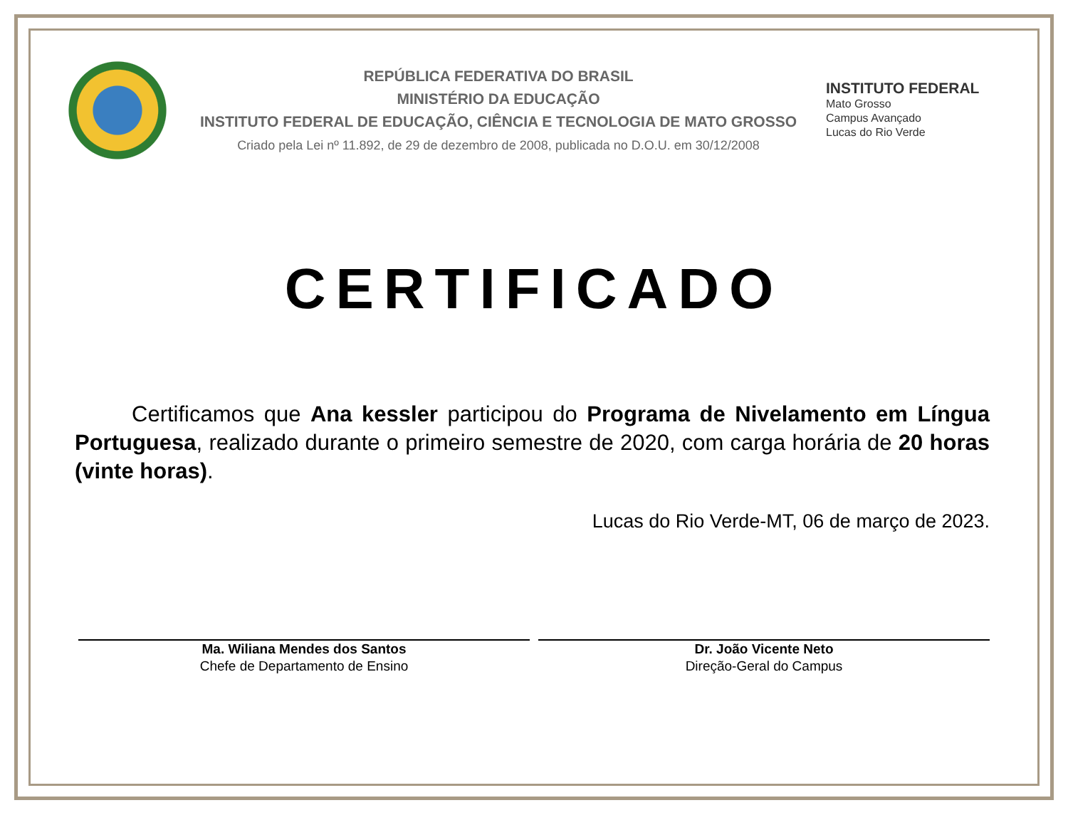REPÚBLICA FEDERATIVA DO BRASIL
MINISTÉRIO DA EDUCAÇÃO
INSTITUTO FEDERAL DE EDUCAÇÃO, CIÊNCIA E TECNOLOGIA DE MATO GROSSO
Criado pela Lei nº 11.892, de 29 de dezembro de 2008, publicada no D.O.U. em 30/12/2008
INSTITUTO FEDERAL
Mato Grosso
Campus Avançado
Lucas do Rio Verde
CERTIFICADO
Certificamos que Ana kessler participou do Programa de Nivelamento em Língua Portuguesa, realizado durante o primeiro semestre de 2020, com carga horária de 20 horas (vinte horas).
Lucas do Rio Verde-MT, 06 de março de 2023.
Ma. Wiliana Mendes dos Santos
Chefe de Departamento de Ensino
Dr. João Vicente Neto
Direção-Geral do Campus